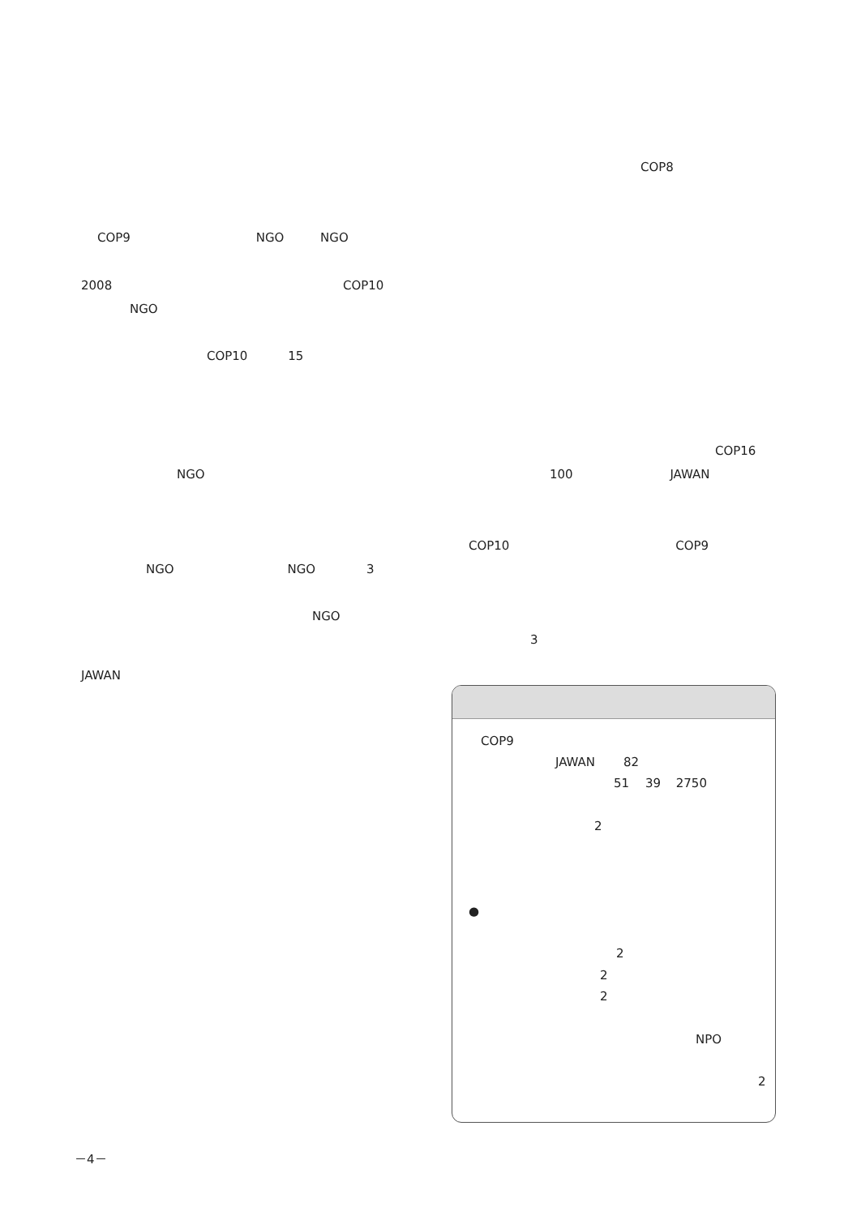COP9 NGO NGO
2008 COP10
NGO
COP10 15
NGO
NGO NGO 3
NGO
JAWAN
COP8
COP16
100 JAWAN
COP10 COP9
3
COP9
JAWAN 82
51 39 2750
2
●
2
2
2
NPO
2
－4－